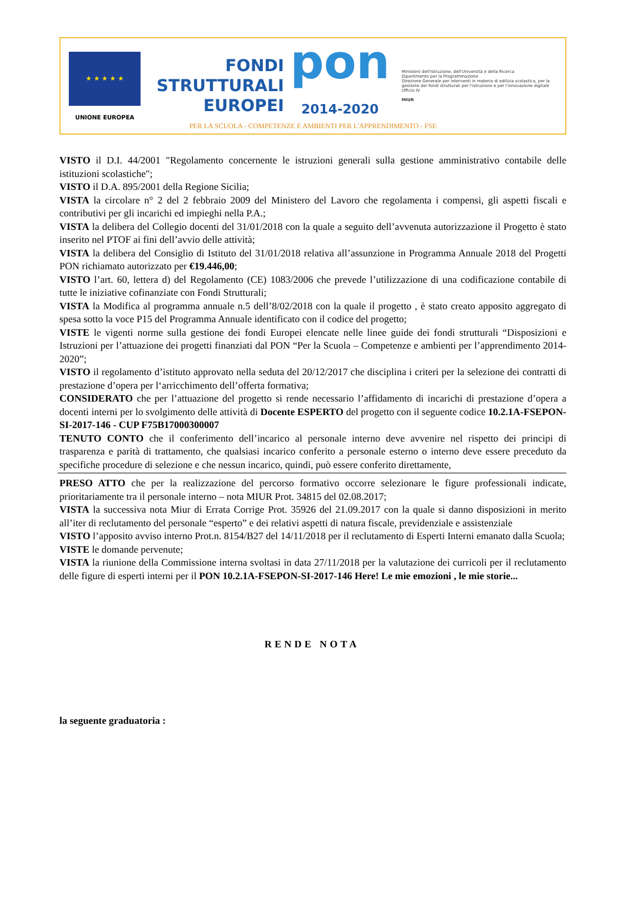★ ★ ★ ★ ★
UNIONE EUROPEA
FONDI
STRUTTURALI
EUROPEI
pon
2014-2020
Ministero dell'Istruzione, dell'Università e della Ricerca
Dipartimento per la Programmazione
Direzione Generale per interventi in materia di edilizia scolastica, per la gestione dei fondi strutturali per l'istruzione e per l'innovazione digitale
Ufficio IV
MIUR
PER LA SCUOLA - COMPETENZE E AMBIENTI PER L'APPRENDIMENTO - FSE
VISTO il D.I. 44/2001 "Regolamento concernente le istruzioni generali sulla gestione amministrativo contabile delle istituzioni scolastiche";
VISTO il D.A. 895/2001 della Regione Sicilia;
VISTA la circolare n° 2 del 2 febbraio 2009 del Ministero del Lavoro che regolamenta i compensi, gli aspetti fiscali e contributivi per gli incarichi ed impieghi nella P.A.;
VISTA la delibera del Collegio docenti del 31/01/2018 con la quale a seguito dell’avvenuta autorizzazione il Progetto è stato inserito nel PTOF ai fini dell’avvio delle attività;
VISTA la delibera del Consiglio di Istituto del 31/01/2018 relativa all’assunzione in Programma Annuale 2018 del Progetti PON richiamato autorizzato per €19.446,00;
VISTO l’art. 60, lettera d) del Regolamento (CE) 1083/2006 che prevede l’utilizzazione di una codificazione contabile di tutte le iniziative cofinanziate con Fondi Strutturali;
VISTA la Modifica al programma annuale n.5 dell’8/02/2018 con la quale il progetto , è stato creato apposito aggregato di spesa sotto la voce P15 del Programma Annuale identificato con il codice del progetto;
VISTE le vigenti norme sulla gestione dei fondi Europei elencate nelle linee guide dei fondi strutturali “Disposizioni e Istruzioni per l’attuazione dei progetti finanziati dal PON “Per la Scuola – Competenze e ambienti per l’apprendimento 2014-2020”;
VISTO il regolamento d’istituto approvato nella seduta del 20/12/2017 che disciplina i criteri per la selezione dei contratti di prestazione d’opera per l‘arricchimento dell’offerta formativa;
CONSIDERATO che per l’attuazione del progetto si rende necessario l’affidamento di incarichi di prestazione d’opera a docenti interni per lo svolgimento delle attività di Docente ESPERTO del progetto con il seguente codice 10.2.1A-FSEPON-SI-2017-146 - CUP F75B17000300007
TENUTO CONTO che il conferimento dell’incarico al personale interno deve avvenire nel rispetto dei principi di trasparenza e parità di trattamento, che qualsiasi incarico conferito a personale esterno o interno deve essere preceduto da specifiche procedure di selezione e che nessun incarico, quindi, può essere conferito direttamente,
PRESO ATTO che per la realizzazione del percorso formativo occorre selezionare le figure professionali indicate, prioritariamente tra il personale interno – nota MIUR Prot. 34815 del 02.08.2017;
VISTA la successiva nota Miur di Errata Corrige Prot. 35926 del 21.09.2017 con la quale si danno disposizioni in merito all’iter di reclutamento del personale “esperto” e dei relativi aspetti di natura fiscale, previdenziale e assistenziale
VISTO l’apposito avviso interno Prot.n. 8154/B27 del 14/11/2018 per il reclutamento di Esperti Interni emanato dalla Scuola;
VISTE le domande pervenute;
VISTA la riunione della Commissione interna svoltasi in data 27/11/2018 per la valutazione dei curricoli per il reclutamento delle figure di esperti interni per il PON 10.2.1A-FSEPON-SI-2017-146 Here! Le mie emozioni , le mie storie...
RENDE NOTA
la seguente graduatoria :